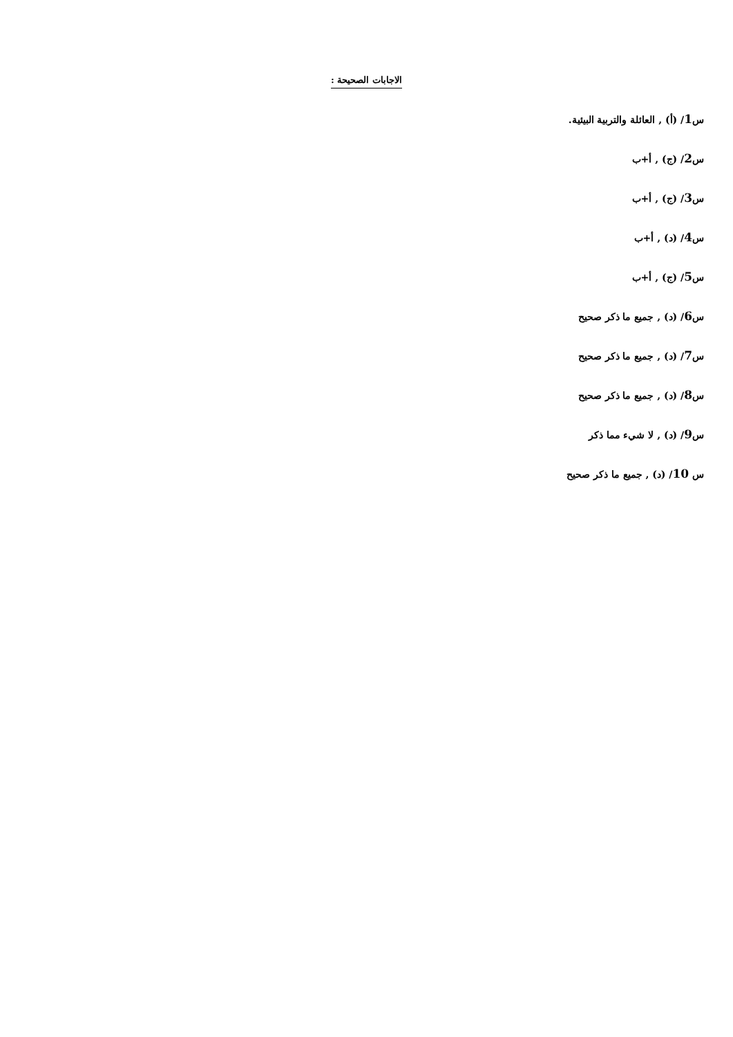الاجابات الصحيحة :
س1/ (أ) , العائلة والتربية البيئية.
س2/ (ج) , أ+ب
س3/ (ج) , أ+ب
س4/ (د) , أ+ب
س5/ (ج) , أ+ب
س6/ (د) , جميع ما ذكر صحيح
س7/ (د) , جميع ما ذكر صحيح
س8/ (د) , جميع ما ذكر صحيح
س9/ (د) , لا شيء مما ذكر
س 10/ (د) , جميع ما ذكر صحيح